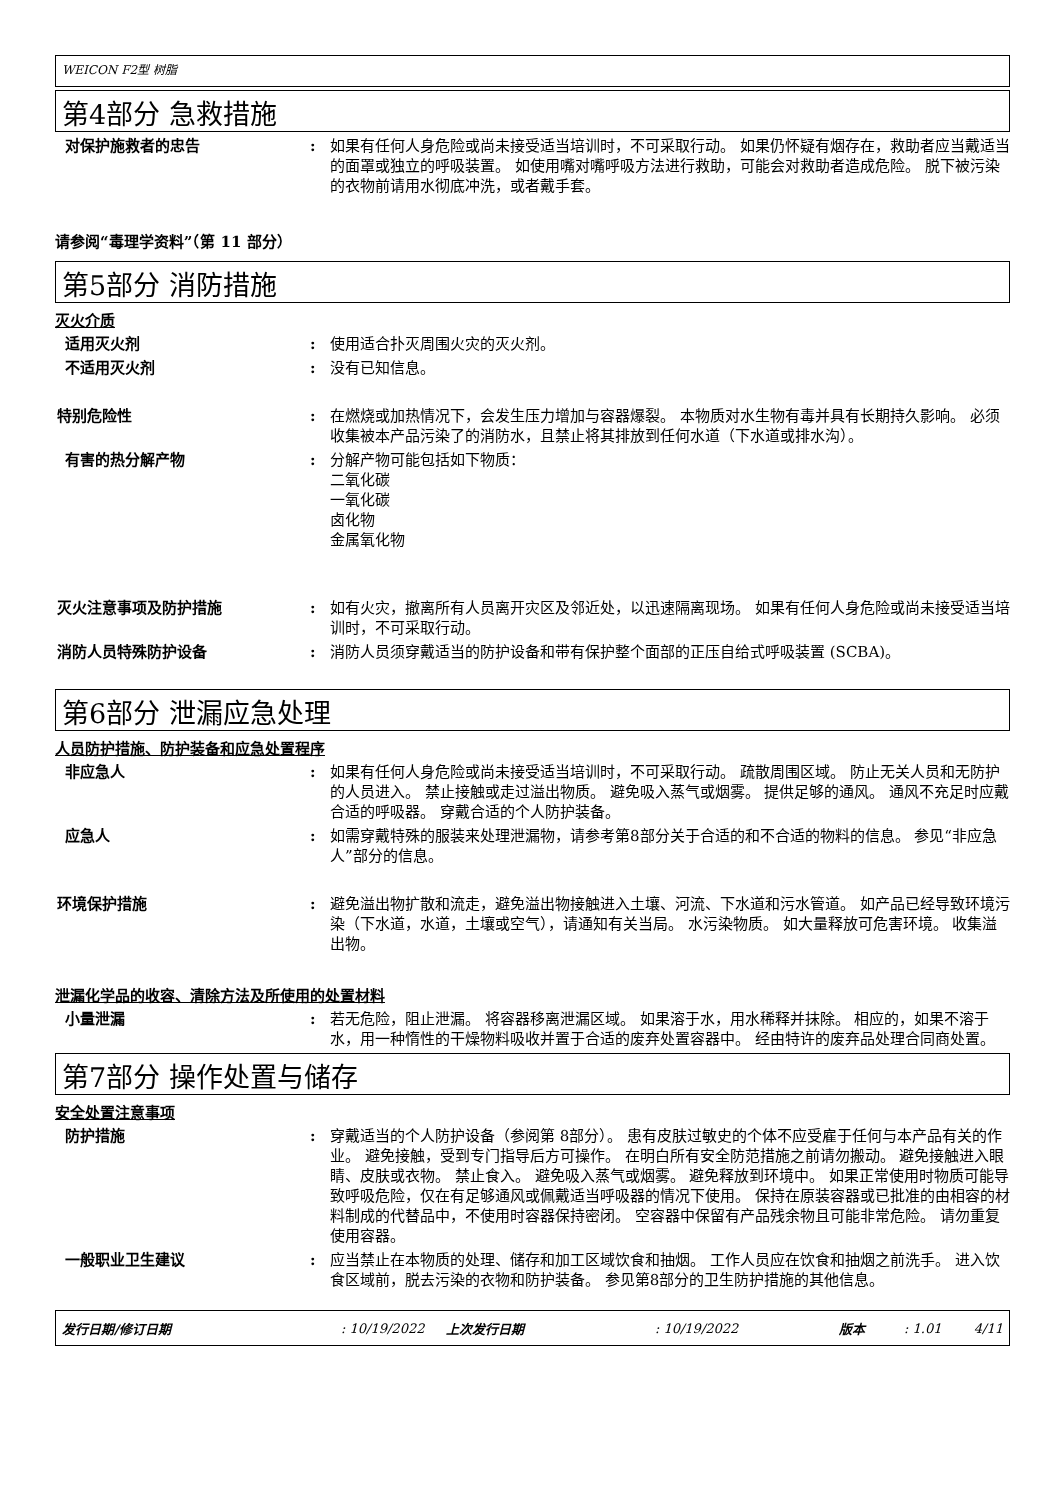WEICON F2型 树脂
第4部分 急救措施
对保护施救者的忠告 : 如果有任何人身危险或尚未接受适当培训时，不可采取行动。 如果仍怀疑有烟存在，救助者应当戴适当的面罩或独立的呼吸装置。 如使用嘴对嘴呼吸方法进行救助，可能会对救助者造成危险。 脱下被污染的衣物前请用水彻底冲洗，或者戴手套。
请参阅“毒理学资料”（第 11 部分）
第5部分 消防措施
灭火介质
适用灭火剂 : 使用适合扑灭周围火灾的灭火剂。
不适用灭火剂 : 没有已知信息。
特别危险性 : 在燃烧或加热情况下，会发生压力增加与容器爆裂。 本物质对水生物有毒并具有长期持久影响。 必须收集被本产品污染了的消防水，且禁止将其排放到任何水道（下水道或排水沟）。
有害的热分解产物 : 分解产物可能包括如下物质：
二氧化碳
一氧化碳
卤化物
金属氧化物
灭火注意事项及防护措施 : 如有火灾，撤离所有人员离开灾区及邻近处，以迅速隔离现场。 如果有任何人身危险或尚未接受适当培训时，不可采取行动。
消防人员特殊防护设备 : 消防人员须穿戴适当的防护设备和带有保护整个面部的正压自给式呼吸装置 (SCBA)。
第6部分 泄漏应急处理
人员防护措施、防护装备和应急处置程序
非应急人 : 如果有任何人身危险或尚未接受适当培训时，不可采取行动。 疏散周围区域。 防止无关人员和无防护的人员进入。 禁止接触或走过溢出物质。 避免吸入蒸气或烟雾。 提供足够的通风。 通风不充足时应戴合适的呼吸器。 穿戴合适的个人防护装备。
应急人 : 如需穿戴特殊的服装来处理泄漏物，请参考第8部分关于合适的和不合适的物料的信息。 参见“非应急人”部分的信息。
环境保护措施 : 避免溢出物扩散和流走，避免溢出物接触进入土壤、河流、下水道和污水管道。 如产品已经导致环境污染（下水道，水道，土壤或空气），请通知有关当局。 水污染物质。 如大量释放可危害环境。 收集溢出物。
泄漏化学品的收容、清除方法及所使用的处置材料
小量泄漏 : 若无危险，阻止泄漏。 将容器移离泄漏区域。 如果溶于水，用水稀释并抹除。 相应的，如果不溶于水，用一种惰性的干燥物料吸收并置于合适的废弃处置容器中。 经由特许的废弃品处理合同商处置。
第7部分 操作处置与储存
安全处置注意事项
防护措施 : 穿戴适当的个人防护设备（参阅第 8部分）。 患有皮肤过敏史的个体不应受雇于任何与本产品有关的作业。 避免接触，受到专门指导后方可操作。 在明白所有安全防范措施之前请勿搬动。 避免接触进入眼睛、皮肤或衣物。 禁止食入。 避免吸入蒸气或烟雾。 避免释放到环境中。 如果正常使用时物质可能导致呼吸危险，仅在有足够通风或佩戴适当呼吸器的情况下使用。 保持在原装容器或已批准的由相容的材料制成的代替品中，不使用时容器保持密闭。 空容器中保留有产品残余物且可能非常危险。 请勿重复使用容器。
一般职业卫生建议 : 应当禁止在本物质的处理、储存和加工区域饮食和抽烟。 工作人员应在饮食和抽烟之前洗手。 进入饮食区域前，脱去污染的衣物和防护装备。 参见第8部分的卫生防护措施的其他信息。
发行日期/修订日期: 10/19/2022 上次发行日期: 10/19/2022 版本: 1.01 4/11